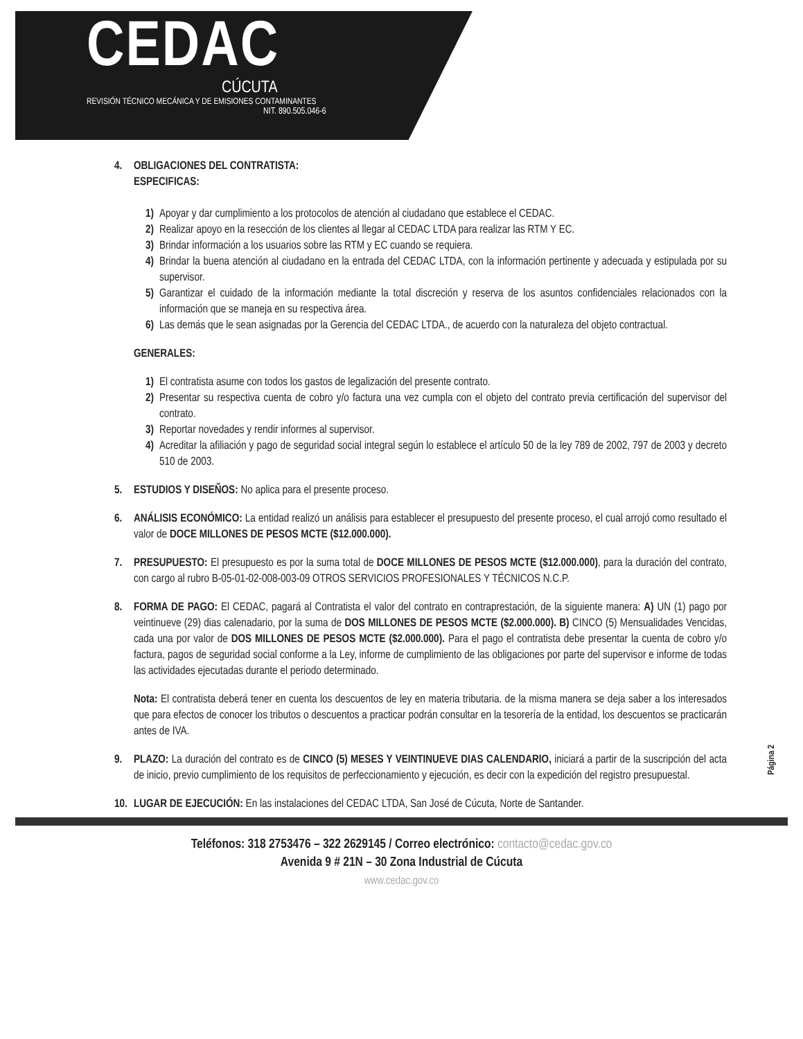CEDAC
CÚCUTA
REVISIÓN TÉCNICO MECÁNICA Y DE EMISIONES CONTAMINANTES
NIT. 890.505.046-6
4. OBLIGACIONES DEL CONTRATISTA:
ESPECIFICAS:
1) Apoyar y dar cumplimiento a los protocolos de atención al ciudadano que establece el CEDAC.
2) Realizar apoyo en la resección de los clientes al llegar al CEDAC LTDA para realizar las RTM Y EC.
3) Brindar información a los usuarios sobre las RTM y EC cuando se requiera.
4) Brindar la buena atención al ciudadano en la entrada del CEDAC LTDA, con la información pertinente y adecuada y estipulada por su supervisor.
5) Garantizar el cuidado de la información mediante la total discreción y reserva de los asuntos confidenciales relacionados con la información que se maneja en su respectiva área.
6) Las demás que le sean asignadas por la Gerencia del CEDAC LTDA., de acuerdo con la naturaleza del objeto contractual.
GENERALES:
1) El contratista asume con todos los gastos de legalización del presente contrato.
2) Presentar su respectiva cuenta de cobro y/o factura una vez cumpla con el objeto del contrato previa certificación del supervisor del contrato.
3) Reportar novedades y rendir informes al supervisor.
4) Acreditar la afiliación y pago de seguridad social integral según lo establece el artículo 50 de la ley 789 de 2002, 797 de 2003 y decreto 510 de 2003.
5. ESTUDIOS Y DISEÑOS: No aplica para el presente proceso.
6. ANÁLISIS ECONÓMICO: La entidad realizó un análisis para establecer el presupuesto del presente proceso, el cual arrojó como resultado el valor de DOCE MILLONES DE PESOS MCTE ($12.000.000).
7. PRESUPUESTO: El presupuesto es por la suma total de DOCE MILLONES DE PESOS MCTE ($12.000.000), para la duración del contrato, con cargo al rubro B-05-01-02-008-003-09 OTROS SERVICIOS PROFESIONALES Y TÉCNICOS N.C.P.
8. FORMA DE PAGO: El CEDAC, pagará al Contratista el valor del contrato en contraprestación, de la siguiente manera: A) UN (1) pago por veintinueve (29) dias calenadario, por la suma de DOS MILLONES DE PESOS MCTE ($2.000.000). B) CINCO (5) Mensualidades Vencidas, cada una por valor de DOS MILLONES DE PESOS MCTE ($2.000.000). Para el pago el contratista debe presentar la cuenta de cobro y/o factura, pagos de seguridad social conforme a la Ley, informe de cumplimiento de las obligaciones por parte del supervisor e informe de todas las actividades ejecutadas durante el periodo determinado.
Nota: El contratista deberá tener en cuenta los descuentos de ley en materia tributaria. de la misma manera se deja saber a los interesados que para efectos de conocer los tributos o descuentos a practicar podrán consultar en la tesorería de la entidad, los descuentos se practicarán antes de IVA.
9. PLAZO: La duración del contrato es de CINCO (5) MESES Y VEINTINUEVE DIAS CALENDARIO, iniciará a partir de la suscripción del acta de inicio, previo cumplimiento de los requisitos de perfeccionamiento y ejecución, es decir con la expedición del registro presupuestal.
10. LUGAR DE EJECUCIÓN: En las instalaciones del CEDAC LTDA, San José de Cúcuta, Norte de Santander.
Teléfonos: 318 2753476 – 322 2629145 / Correo electrónico: contacto@cedac.gov.co
Avenida 9 # 21N – 30 Zona Industrial de Cúcuta
www.cedac.gov.co
Página 2